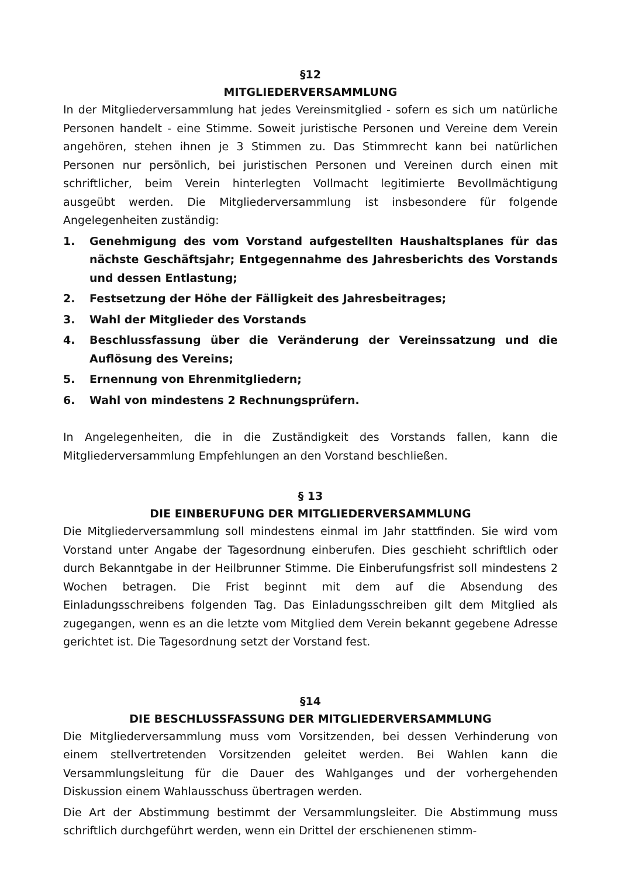§12
MITGLIEDERVERSAMMLUNG
In der Mitgliederversammlung hat jedes Vereinsmitglied - sofern es sich um natürliche Personen handelt - eine Stimme. Soweit juristische Personen und Vereine dem Verein angehören, stehen ihnen je 3 Stimmen zu. Das Stimmrecht kann bei natürlichen Personen nur persönlich, bei juristischen Personen und Vereinen durch einen mit schriftlicher, beim Verein hinterlegten Vollmacht legitimierte Bevollmächtigung ausgeübt werden. Die Mitgliederversammlung ist insbesondere für folgende Angelegenheiten zuständig:
1. Genehmigung des vom Vorstand aufgestellten Haushaltsplanes für das nächste Geschäftsjahr; Entgegennahme des Jahresberichts des Vorstands und dessen Entlastung;
2. Festsetzung der Höhe der Fälligkeit des Jahresbeitrages;
3. Wahl der Mitglieder des Vorstands
4. Beschlussfassung über die Veränderung der Vereinssatzung und die Auflösung des Vereins;
5. Ernennung von Ehrenmitgliedern;
6. Wahl von mindestens 2 Rechnungsprüfern.
In Angelegenheiten, die in die Zuständigkeit des Vorstands fallen, kann die Mitgliederversammlung Empfehlungen an den Vorstand beschließen.
§ 13
DIE EINBERUFUNG DER MITGLIEDERVERSAMMLUNG
Die Mitgliederversammlung soll mindestens einmal im Jahr stattfinden. Sie wird vom Vorstand unter Angabe der Tagesordnung einberufen. Dies geschieht schriftlich oder durch Bekanntgabe in der Heilbrunner Stimme. Die Einberufungsfrist soll mindestens 2 Wochen betragen. Die Frist beginnt mit dem auf die Absendung des Einladungsschreibens folgenden Tag. Das Einladungsschreiben gilt dem Mitglied als zugegangen, wenn es an die letzte vom Mitglied dem Verein bekannt gegebene Adresse gerichtet ist. Die Tagesordnung setzt der Vorstand fest.
§14
DIE BESCHLUSSFASSUNG DER MITGLIEDERVERSAMMLUNG
Die Mitgliederversammlung muss vom Vorsitzenden, bei dessen Verhinderung von einem stellvertretenden Vorsitzenden geleitet werden. Bei Wahlen kann die Versammlungsleitung für die Dauer des Wahlganges und der vorhergehenden Diskussion einem Wahlausschuss übertragen werden.
Die Art der Abstimmung bestimmt der Versammlungsleiter. Die Abstimmung muss schriftlich durchgeführt werden, wenn ein Drittel der erschienenen stimm-